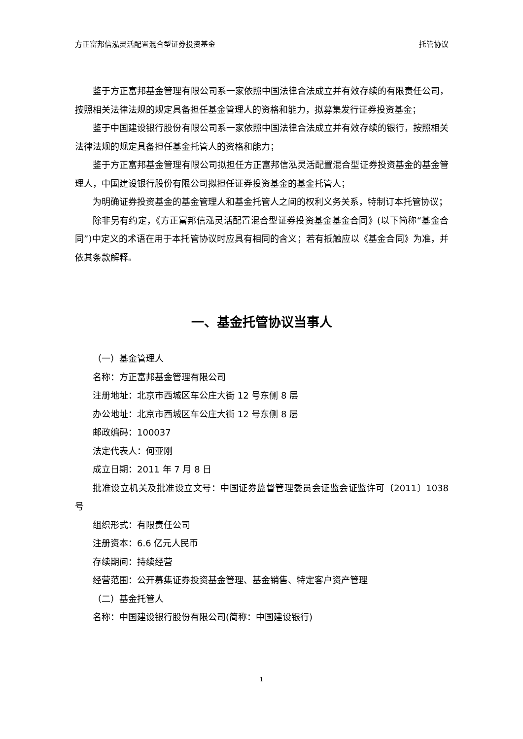方正富邦信泓灵活配置混合型证券投资基金 托管协议
鉴于方正富邦基金管理有限公司系一家依照中国法律合法成立并有效存续的有限责任公司，按照相关法律法规的规定具备担任基金管理人的资格和能力，拟募集发行证券投资基金；
鉴于中国建设银行股份有限公司系一家依照中国法律合法成立并有效存续的银行，按照相关法律法规的规定具备担任基金托管人的资格和能力；
鉴于方正富邦基金管理有限公司拟担任方正富邦信泓灵活配置混合型证券投资基金的基金管理人，中国建设银行股份有限公司拟担任证券投资基金的基金托管人；
为明确证券投资基金的基金管理人和基金托管人之间的权利义务关系，特制订本托管协议；
除非另有约定，《方正富邦信泓灵活配置混合型证券投资基金基金合同》(以下简称“基金合同”)中定义的术语在用于本托管协议时应具有相同的含义；若有抵触应以《基金合同》为准，并依其条款解释。
一、基金托管协议当事人
（一）基金管理人
名称：方正富邦基金管理有限公司
注册地址：北京市西城区车公庄大街 12 号东侧 8 层
办公地址：北京市西城区车公庄大街 12 号东侧 8 层
邮政编码：100037
法定代表人：何亚刚
成立日期：2011 年 7 月 8 日
批准设立机关及批准设立文号：中国证券监督管理委员会证监会证监许可〔2011〕1038 号
组织形式：有限责任公司
注册资本：6.6 亿元人民币
存续期间：持续经营
经营范围：公开募集证券投资基金管理、基金销售、特定客户资产管理
（二）基金托管人
名称：中国建设银行股份有限公司(简称：中国建设银行)
1